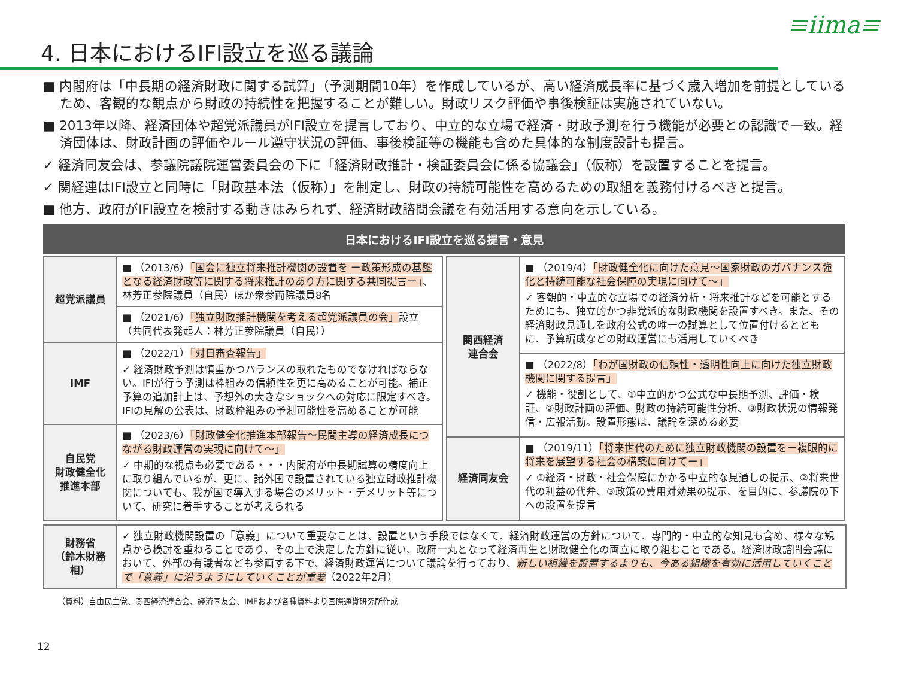≡iima≡
4. 日本におけるIFI設立を巡る議論
■ 内閣府は「中長期の経済財政に関する試算」（予測期間10年）を作成しているが、高い経済成長率に基づく歳入増加を前提としているため、客観的な観点から財政の持続性を把握することが難しい。財政リスク評価や事後検証は実施されていない。
■ 2013年以降、経済団体や超党派議員がIFI設立を提言しており、中立的な立場で経済・財政予測を行う機能が必要との認識で一致。経済団体は、財政計画の評価やルール遵守状況の評価、事後検証等の機能も含めた具体的な制度設計も提言。
✓ 経済同友会は、参議院議院運営委員会の下に「経済財政推計・検証委員会に係る協議会」（仮称）を設置することを提言。
✓ 関経連はIFI設立と同時に「財政基本法（仮称）」を制定し、財政の持続可能性を高めるための取組を義務付けるべきと提言。
■ 他方、政府がIFI設立を検討する動きはみられず、経済財政諮問会議を有効活用する意向を示している。
日本におけるIFI設立を巡る提言・意見
| 超党派議員 | ■ （2013/6） 「国会に独立将来推計機関の設置を ー政策形成の基盤となる経済財政等に関する将来推計のあり方に関する共同提言ー」 、林芳正参院議員（自民）ほか衆参両院議員8名 |
| | ■ （2021/6） 「独立財政推計機関を考える超党派議員の会」 設立（共同代表発起人：林芳正参院議員（自民）） |
| IMF | ■ （2022/1） 「対日審査報告」 ✓ 経済財政予測は慎重かつバランスの取れたものでなければならない。IFIが行う予測は枠組みの信頼性を更に高めることが可能。補正予算の追加計上は、予想外の大きなショックへの対応に限定すべき。IFIの見解の公表は、財政枠組みの予測可能性を高めることが可能 |
| 自民党 財政健全化 推進本部 | ■ （2023/6） 「財政健全化推進本部報告～民間主導の経済成長につながる財政運営の実現に向けて～」 ✓ 中期的な視点も必要である・・・内閣府が中長期試算の精度向上に取り組んでいるが、更に、諸外国で設置されている独立財政推計機関についても、我が国で導入する場合のメリット・デメリット等について、研究に着手することが考えられる |
| 関西経済 連合会 | ■ （2019/4） 「財政健全化に向けた意見～国家財政のガバナンス強化と持続可能な社会保障の実現に向けて～」 ✓ 客観的・中立的な立場での経済分析・将来推計などを可能とするためにも、独立的かつ非党派的な財政機関を設置すべき。また、その経済財政見通しを政府公式の唯一の試算として位置付けるとともに、予算編成などの財政運営にも活用していくべき |
| | ■ （2022/8） 「わが国財政の信頼性・透明性向上に向けた独立財政機関に関する提言」 ✓ 機能・役割として、①中立的かつ公式な中長期予測、評価・検証、②財政計画の評価、財政の持続可能性分析、③財政状況の情報発信・広報活動。設置形態は、議論を深める必要 |
| 経済同友会 | ■ （2019/11） 「将来世代のために独立財政機関の設置をー複眼的に将来を展望する社会の構築に向けてー」 ✓ ①経済・財政・社会保障にかかる中立的な見通しの提示、②将来世代の利益の代弁、③政策の費用対効果の提示、を目的に、参議院の下への設置を提言 |
| 財務省 （鈴木財務相） | ✓ 独立財政機関設置の「意義」について重要なことは、設置という手段ではなくて、経済財政運営の方針について、専門的・中立的な知見も含め、様々な観点から検討を重ねることであり、その上で決定した方針に従い、政府一丸となって経済再生と財政健全化の両立に取り組むことである。経済財政諮問会議において、外部の有識者なども参画する下で、経済財政運営について議論を行っており、 新しい組織を設置するよりも、今ある組織を有効に活用していくことで「意義」に沿うようにしていくことが重要 （2022年2月） |
（資料）自由民主党、関西経済連合会、経済同友会、IMFおよび各種資料より国際通貨研究所作成
12